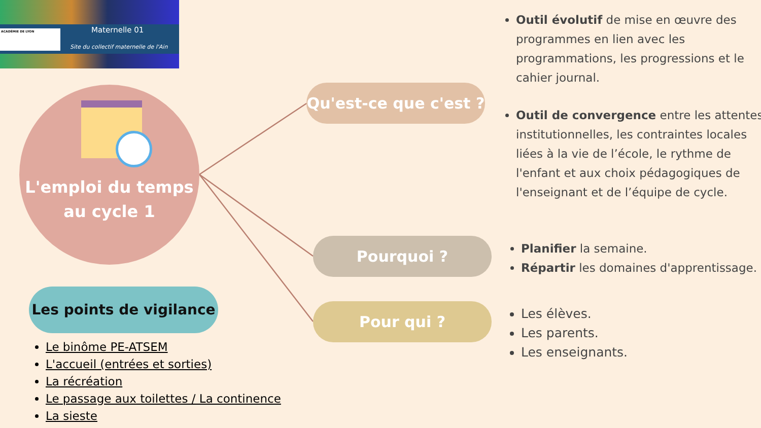ACADÉMIE DE LYON Maternelle 01
Site du collectif maternelle de l'Ain
L'emploi du temps
au cycle 1
Qu'est-ce que c'est ?
Pourquoi ?
Pour qui ?
Outil évolutif de mise en œuvre des programmes en lien avec les programmations, les progressions et le cahier journal.
Outil de convergence entre les attentes institutionnelles, les contraintes locales liées à la vie de l’école, le rythme de l'enfant et aux choix pédagogiques de l'enseignant et de l’équipe de cycle.
Planifier la semaine.
Répartir les domaines d'apprentissage.
Les élèves.
Les parents.
Les enseignants.
Les points de vigilance
Le binôme PE-ATSEM
L'accueil (entrées et sorties)
La récréation
Le passage aux toilettes / La continence
La sieste